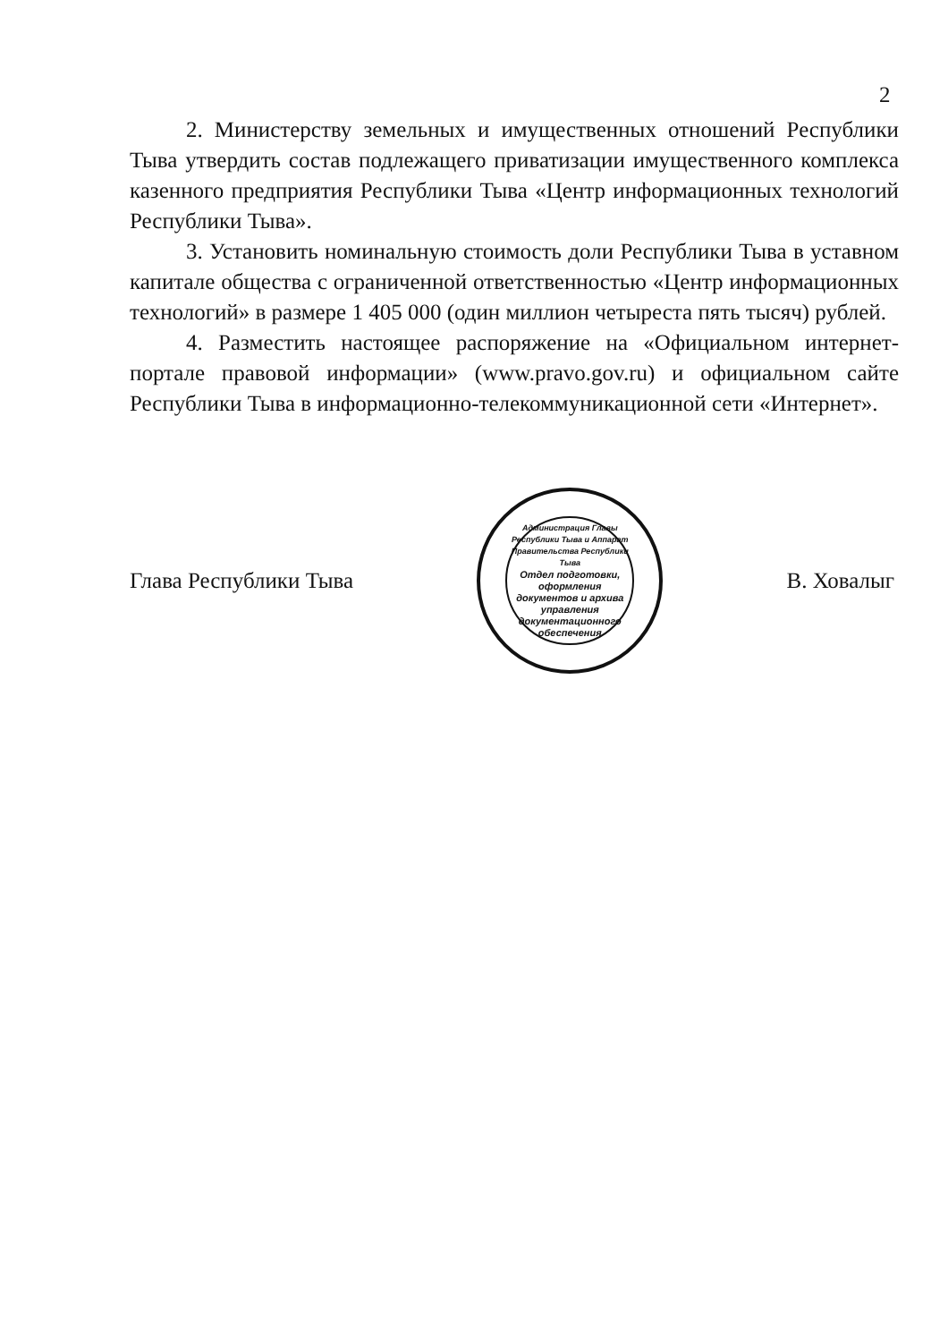2
2. Министерству земельных и имущественных отношений Республики Тыва утвердить состав подлежащего приватизации имущественного комплекса казенного предприятия Республики Тыва «Центр информационных технологий Республики Тыва».
3. Установить номинальную стоимость доли Республики Тыва в уставном капитале общества с ограниченной ответственностью «Центр информационных технологий» в размере 1 405 000 (один миллион четыреста пять тысяч) рублей.
4. Разместить настоящее распоряжение на «Официальном интернет-портале правовой информации» (www.pravo.gov.ru) и официальном сайте Республики Тыва в информационно-телекоммуникационной сети «Интернет».
Глава Республики Тыва
Администрация Главы Республики Тыва и Аппарат Правительства Республики Тыва
Отдел подготовки, оформления документов и архива управления документационного обеспечения
В. Ховалыг